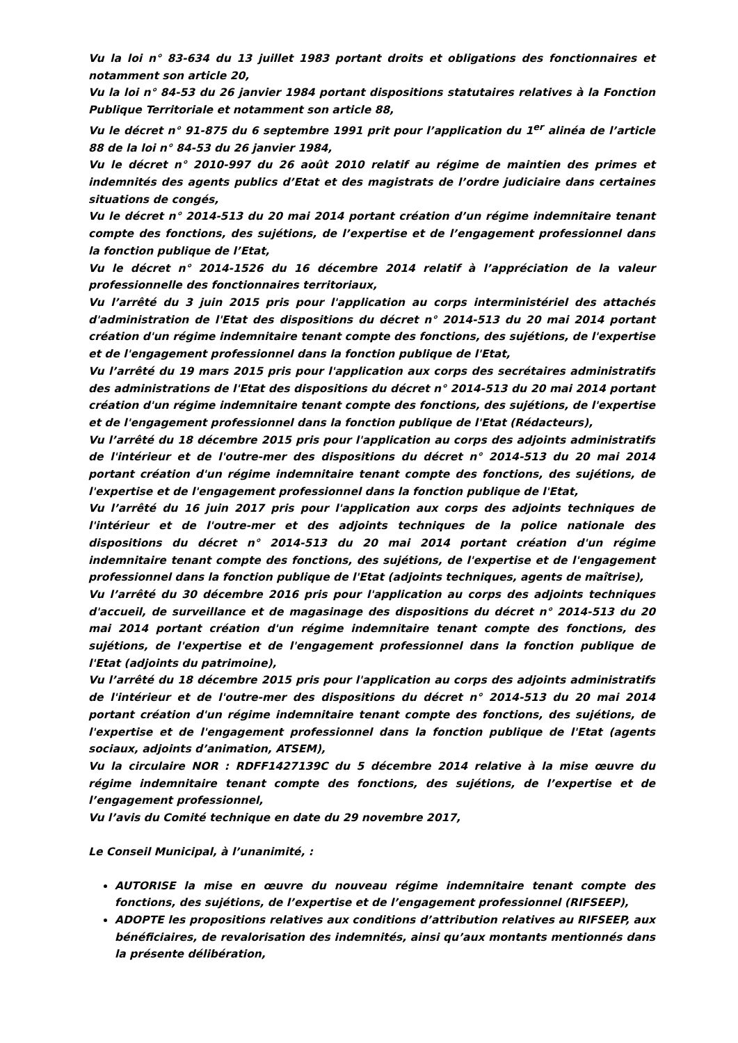Vu la loi n° 83-634 du 13 juillet 1983 portant droits et obligations des fonctionnaires et notamment son article 20,
Vu la loi n° 84-53 du 26 janvier 1984 portant dispositions statutaires relatives à la Fonction Publique Territoriale et notamment son article 88,
Vu le décret n° 91-875 du 6 septembre 1991 prit pour l’application du 1<sup>er</sup> alinéa de l’article 88 de la loi n° 84-53 du 26 janvier 1984,
Vu le décret n° 2010-997 du 26 août 2010 relatif au régime de maintien des primes et indemnités des agents publics d’Etat et des magistrats de l’ordre judiciaire dans certaines situations de congés,
Vu le décret n° 2014-513 du 20 mai 2014 portant création d’un régime indemnitaire tenant compte des fonctions, des sujétions, de l’expertise et de l’engagement professionnel dans la fonction publique de l’Etat,
Vu le décret n° 2014-1526 du 16 décembre 2014 relatif à l’appréciation de la valeur professionnelle des fonctionnaires territoriaux,
Vu l’arrêté du 3 juin 2015 pris pour l'application au corps interministériel des attachés d'administration de l'Etat des dispositions du décret n° 2014-513 du 20 mai 2014 portant création d'un régime indemnitaire tenant compte des fonctions, des sujétions, de l'expertise et de l'engagement professionnel dans la fonction publique de l'Etat,
Vu l’arrêté du 19 mars 2015 pris pour l'application aux corps des secrétaires administratifs des administrations de l'Etat des dispositions du décret n° 2014-513 du 20 mai 2014 portant création d'un régime indemnitaire tenant compte des fonctions, des sujétions, de l'expertise et de l'engagement professionnel dans la fonction publique de l'Etat (Rédacteurs),
Vu l’arrêté du 18 décembre 2015 pris pour l'application au corps des adjoints administratifs de l'intérieur et de l'outre-mer des dispositions du décret n° 2014-513 du 20 mai 2014 portant création d'un régime indemnitaire tenant compte des fonctions, des sujétions, de l'expertise et de l'engagement professionnel dans la fonction publique de l'Etat,
Vu l’arrêté du 16 juin 2017 pris pour l'application aux corps des adjoints techniques de l'intérieur et de l'outre-mer et des adjoints techniques de la police nationale des dispositions du décret n° 2014-513 du 20 mai 2014 portant création d'un régime indemnitaire tenant compte des fonctions, des sujétions, de l'expertise et de l'engagement professionnel dans la fonction publique de l'Etat (adjoints techniques, agents de maîtrise),
Vu l’arrêté du 30 décembre 2016 pris pour l'application au corps des adjoints techniques d'accueil, de surveillance et de magasinage des dispositions du décret n° 2014-513 du 20 mai 2014 portant création d'un régime indemnitaire tenant compte des fonctions, des sujétions, de l'expertise et de l'engagement professionnel dans la fonction publique de l'Etat (adjoints du patrimoine),
Vu l’arrêté du 18 décembre 2015 pris pour l'application au corps des adjoints administratifs de l'intérieur et de l'outre-mer des dispositions du décret n° 2014-513 du 20 mai 2014 portant création d'un régime indemnitaire tenant compte des fonctions, des sujétions, de l'expertise et de l'engagement professionnel dans la fonction publique de l'Etat (agents sociaux, adjoints d’animation, ATSEM),
Vu la circulaire NOR : RDFF1427139C du 5 décembre 2014 relative à la mise œuvre du régime indemnitaire tenant compte des fonctions, des sujétions, de l’expertise et de l’engagement professionnel,
Vu l’avis du Comité technique en date du 29 novembre 2017,
Le Conseil Municipal, à l’unanimité, :
AUTORISE la mise en œuvre du nouveau régime indemnitaire tenant compte des fonctions, des sujétions, de l’expertise et de l’engagement professionnel (RIFSEEP),
ADOPTE les propositions relatives aux conditions d’attribution relatives au RIFSEEP, aux bénéficiaires, de revalorisation des indemnités, ainsi qu’aux montants mentionnés dans la présente délibération,